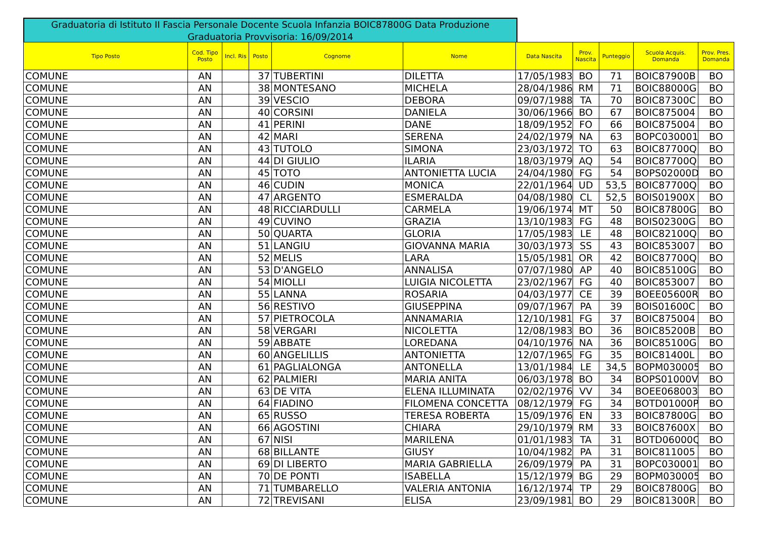Graduatoria di Istituto II Fascia Personale Docente Scuola Infanzia BOIC87800G Data Produzione Graduatoria Provvisoria: 16/09/2014
| Tipo Posto | Cod. Tipo Posto | Incl. Ris | Posto | Cognome | Nome | Data Nascita | Prov. Nascita | Punteggio | Scuola Acquis. Domanda | Prov. Pres. Domanda |
| --- | --- | --- | --- | --- | --- | --- | --- | --- | --- | --- |
| COMUNE | AN | | 37 | TUBERTINI | DILETTA | 17/05/1983 | BO | 71 | BOIC87900B | BO |
| COMUNE | AN | | 38 | MONTESANO | MICHELA | 28/04/1986 | RM | 71 | BOIC88000G | BO |
| COMUNE | AN | | 39 | VESCIO | DEBORA | 09/07/1988 | TA | 70 | BOIC87300C | BO |
| COMUNE | AN | | 40 | CORSINI | DANIELA | 30/06/1966 | BO | 67 | BOIC875004 | BO |
| COMUNE | AN | | 41 | PERINI | DANE | 18/09/1952 | FO | 66 | BOIC875004 | BO |
| COMUNE | AN | | 42 | MARI | SERENA | 24/02/1979 | NA | 63 | BOPC030001 | BO |
| COMUNE | AN | | 43 | TUTOLO | SIMONA | 23/03/1972 | TO | 63 | BOIC87700Q | BO |
| COMUNE | AN | | 44 | DI GIULIO | ILARIA | 18/03/1979 | AQ | 54 | BOIC87700Q | BO |
| COMUNE | AN | | 45 | TOTO | ANTONIETTA LUCIA | 24/04/1980 | FG | 54 | BOPS02000D | BO |
| COMUNE | AN | | 46 | CUDIN | MONICA | 22/01/1964 | UD | 53,5 | BOIC87700Q | BO |
| COMUNE | AN | | 47 | ARGENTO | ESMERALDA | 04/08/1980 | CL | 52,5 | BOIS01900X | BO |
| COMUNE | AN | | 48 | RICCIARDULLI | CARMELA | 19/06/1974 | MT | 50 | BOIC87800G | BO |
| COMUNE | AN | | 49 | CUVINO | GRAZIA | 13/10/1983 | FG | 48 | BOIS02300G | BO |
| COMUNE | AN | | 50 | QUARTA | GLORIA | 17/05/1983 | LE | 48 | BOIC82100Q | BO |
| COMUNE | AN | | 51 | LANGIU | GIOVANNA MARIA | 30/03/1973 | SS | 43 | BOIC853007 | BO |
| COMUNE | AN | | 52 | MELIS | LARA | 15/05/1981 | OR | 42 | BOIC87700Q | BO |
| COMUNE | AN | | 53 | D'ANGELO | ANNALISA | 07/07/1980 | AP | 40 | BOIC85100G | BO |
| COMUNE | AN | | 54 | MIOLLI | LUIGIA NICOLETTA | 23/02/1967 | FG | 40 | BOIC853007 | BO |
| COMUNE | AN | | 55 | LANNA | ROSARIA | 04/03/1977 | CE | 39 | BOEE05600R | BO |
| COMUNE | AN | | 56 | RESTIVO | GIUSEPPINA | 09/07/1967 | PA | 39 | BOIS01600C | BO |
| COMUNE | AN | | 57 | PIETROCOLA | ANNAMARIA | 12/10/1981 | FG | 37 | BOIC875004 | BO |
| COMUNE | AN | | 58 | VERGARI | NICOLETTA | 12/08/1983 | BO | 36 | BOIC85200B | BO |
| COMUNE | AN | | 59 | ABBATE | LOREDANA | 04/10/1976 | NA | 36 | BOIC85100G | BO |
| COMUNE | AN | | 60 | ANGELILLIS | ANTONIETTA | 12/07/1965 | FG | 35 | BOIC81400L | BO |
| COMUNE | AN | | 61 | PAGLIALONGA | ANTONELLA | 13/01/1984 | LE | 34,5 | BOPM030005 | BO |
| COMUNE | AN | | 62 | PALMIERI | MARIA ANITA | 06/03/1978 | BO | 34 | BOPS01000V | BO |
| COMUNE | AN | | 63 | DE VITA | ELENA ILLUMINATA | 02/02/1976 | VV | 34 | BOEE068003 | BO |
| COMUNE | AN | | 64 | FIADINO | FILOMENA CONCETTA | 08/12/1979 | FG | 34 | BOTD01000P | BO |
| COMUNE | AN | | 65 | RUSSO | TERESA ROBERTA | 15/09/1976 | EN | 33 | BOIC87800G | BO |
| COMUNE | AN | | 66 | AGOSTINI | CHIARA | 29/10/1979 | RM | 33 | BOIC87600X | BO |
| COMUNE | AN | | 67 | NISI | MARILENA | 01/01/1983 | TA | 31 | BOTD06000Q | BO |
| COMUNE | AN | | 68 | BILLANTE | GIUSY | 10/04/1982 | PA | 31 | BOIC811005 | BO |
| COMUNE | AN | | 69 | DI LIBERTO | MARIA GABRIELLA | 26/09/1979 | PA | 31 | BOPC030001 | BO |
| COMUNE | AN | | 70 | DE PONTI | ISABELLA | 15/12/1979 | BG | 29 | BOPM030005 | BO |
| COMUNE | AN | | 71 | TUMBARELLO | VALERIA ANTONIA | 16/12/1974 | TP | 29 | BOIC87800G | BO |
| COMUNE | AN | | 72 | TREVISANI | ELISA | 23/09/1981 | BO | 29 | BOIC81300R | BO |